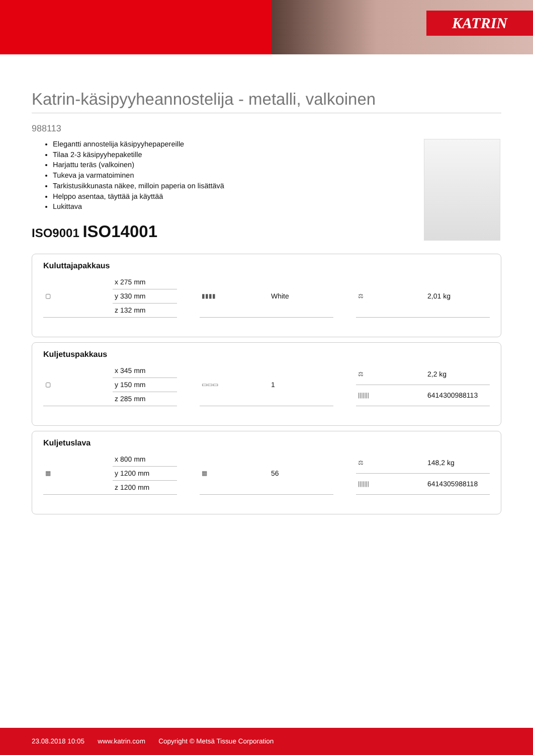KATRIN
Katrin-käsipyyheannostelija - metalli, valkoinen
988113
Elegantti annostelija käsipyyhepapereille
Tilaa 2-3 käsipyyhepaketille
Harjattu teräs (valkoinen)
Tukeva ja varmatoiminen
Tarkistusikkunasta näkee, milloin paperia on lisättävä
Helppo asentaa, täyttää ja käyttää
Lukittava
ISO9001 ISO14001
Kuluttajapakkaus
| ▢ | x 275 mm |
| | y 330 mm |
| | z 132 mm |
| ▮▮▮▮ | White |
| ⚖ | 2,01 kg |
Kuljetuspakkaus
| ▢ | x 345 mm |
| | y 150 mm |
| | z 285 mm |
| ▭▭▭ | 1 |
| ⚖ | 2,2 kg |
| /////// | 6414300988113 |
Kuljetuslava
| ▦ | x 800 mm |
| | y 1200 mm |
| | z 1200 mm |
| ▦ | 56 |
| ⚖ | 148,2 kg |
| /////// | 6414305988118 |
23.08.2018 10:05 www.katrin.com Copyright © Metsä Tissue Corporation